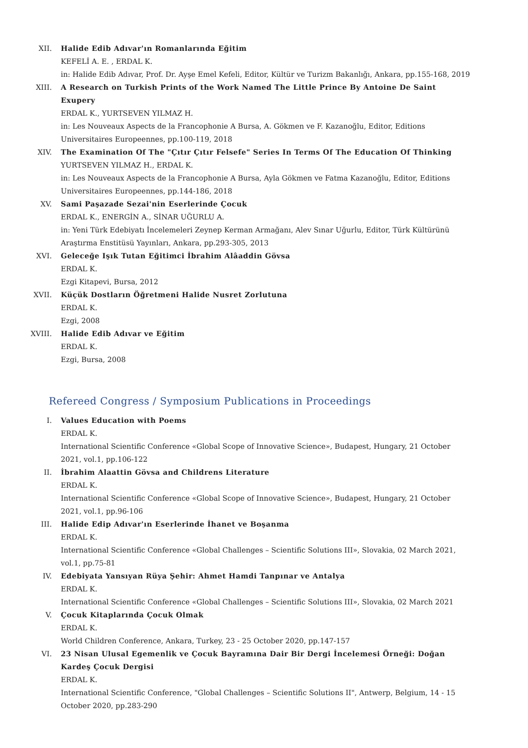XII. Halide Edib Adıvar'ın Romanlarında Eğitim
KEFELİ A. E. , ERDAL K.
in: Halide Edib Adıvar, Prof. Dr. Ayşe Emel Kefeli, Editor, Kültür ve Turizm Bakanlığı, Ankara, pp.155-168, 2019
XIII. A Research on Turkish Prints of the Work Named The Little Prince By Antoine De Saint Exupery
ERDAL K., YURTSEVEN YILMAZ H.
in: Les Nouveaux Aspects de la Francophonie A Bursa, A. Gökmen ve F. Kazanoğlu, Editor, Editions Universitaires Europeennes, pp.100-119, 2018
XIV. The Examination Of The "Çıtır Çıtır Felsefe" Series In Terms Of The Education Of Thinking
YURTSEVEN YILMAZ H., ERDAL K.
in: Les Nouveaux Aspects de la Francophonie A Bursa, Ayla Gökmen ve Fatma Kazanoğlu, Editor, Editions Universitaires Europeennes, pp.144-186, 2018
XV. Sami Paşazade Sezai'nin Eserlerinde Çocuk
ERDAL K., ENERGİN A., SİNAR UĞURLU A.
in: Yeni Türk Edebiyatı İncelemeleri Zeynep Kerman Armağanı, Alev Sınar Uğurlu, Editor, Türk Kültürünü Araştırma Enstitüsü Yayınları, Ankara, pp.293-305, 2013
XVI. Geleceğe Işık Tutan Eğitimci İbrahim Alâaddin Gövsa
ERDAL K.
Ezgi Kitapevi, Bursa, 2012
XVII. Küçük Dostların Öğretmeni Halide Nusret Zorlutuna
ERDAL K.
Ezgi, 2008
XVIII. Halide Edib Adıvar ve Eğitim
ERDAL K.
Ezgi, Bursa, 2008
Refereed Congress / Symposium Publications in Proceedings
I. Values Education with Poems
ERDAL K.
International Scientific Conference «Global Scope of Innovative Science», Budapest, Hungary, 21 October 2021, vol.1, pp.106-122
II. İbrahim Alaattin Gövsa and Childrens Literature
ERDAL K.
International Scientific Conference «Global Scope of Innovative Science», Budapest, Hungary, 21 October 2021, vol.1, pp.96-106
III. Halide Edip Adıvar'ın Eserlerinde İhanet ve Boşanma
ERDAL K.
International Scientific Conference «Global Challenges – Scientific Solutions III», Slovakia, 02 March 2021, vol.1, pp.75-81
IV. Edebiyata Yansıyan Rüya Şehir: Ahmet Hamdi Tanpınar ve Antalya
ERDAL K.
International Scientific Conference «Global Challenges – Scientific Solutions III», Slovakia, 02 March 2021
V. Çocuk Kitaplarında Çocuk Olmak
ERDAL K.
World Children Conference, Ankara, Turkey, 23 - 25 October 2020, pp.147-157
VI. 23 Nisan Ulusal Egemenlik ve Çocuk Bayramına Dair Bir Dergi İncelemesi Örneği: Doğan Kardeş Çocuk Dergisi
ERDAL K.
International Scientific Conference, "Global Challenges – Scientific Solutions II", Antwerp, Belgium, 14 - 15 October 2020, pp.283-290